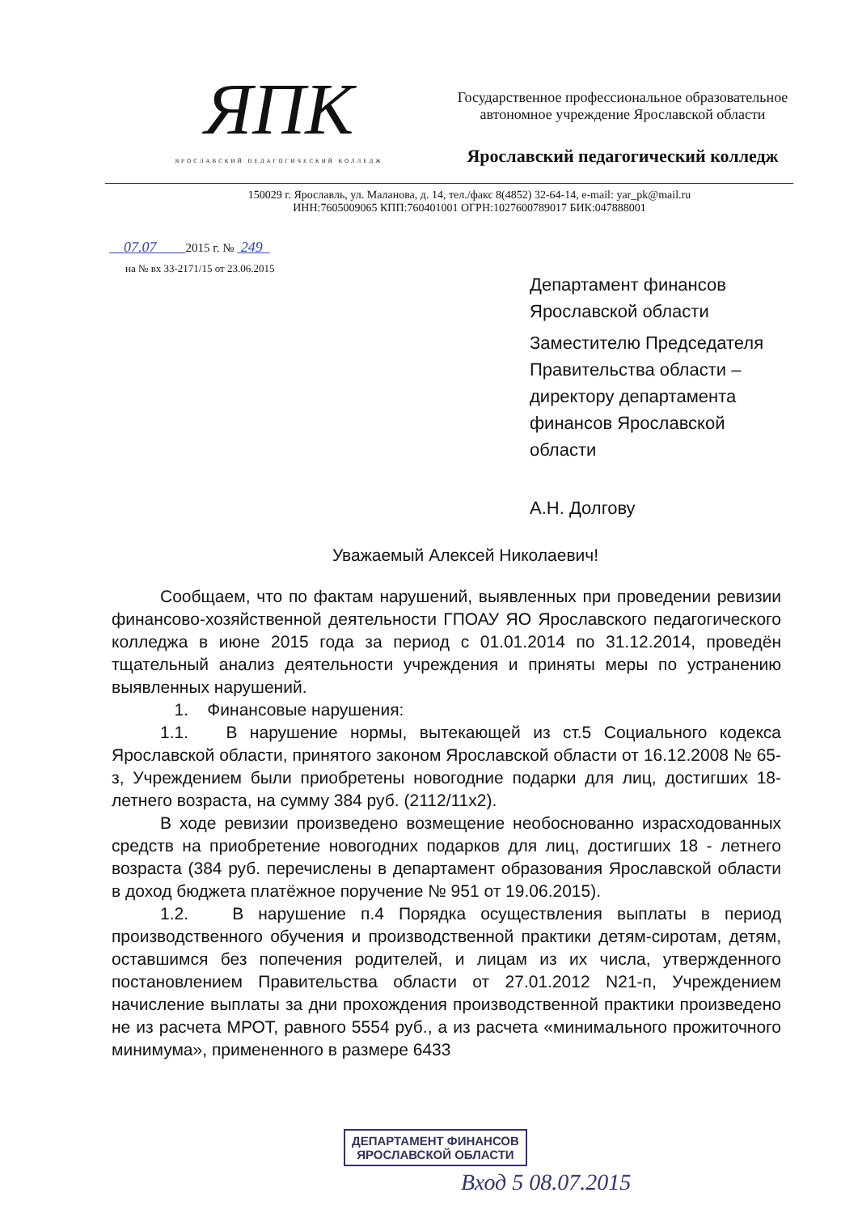ЯПК
ЯРОСЛАВСКИЙ ПЕДАГОГИЧЕСКИЙ КОЛЛЕДЖ
Государственное профессиональное образовательное
автономное учреждение Ярославской области
Ярославский педагогический колледж
150029 г. Ярославль, ул. Маланова, д. 14, тел./факс 8(4852) 32-64-14, e-mail: yar_pk@mail.ru
ИНН:7605009065 КПП:760401001 ОГРН:1027600789017 БИК:047888001
07.07 2015 г. № 249
на № вх 33-2171/15 от 23.06.2015
Департамент финансов
Ярославской области
Заместителю Председателя
Правительства области –
директору департамента
финансов Ярославской
области
А.Н. Долгову
Уважаемый Алексей Николаевич!
Сообщаем, что по фактам нарушений, выявленных при проведении ревизии финансово-хозяйственной деятельности ГПОАУ ЯО Ярославского педагогического колледжа в июне 2015 года за период с 01.01.2014 по 31.12.2014, проведён тщательный анализ деятельности учреждения и приняты меры по устранению выявленных нарушений.
1. Финансовые нарушения:
1.1. В нарушение нормы, вытекающей из ст.5 Социального кодекса Ярославской области, принятого законом Ярославской области от 16.12.2008 № 65-з, Учреждением были приобретены новогодние подарки для лиц, достигших 18-летнего возраста, на сумму 384 руб. (2112/11х2).
В ходе ревизии произведено возмещение необоснованно израсходованных средств на приобретение новогодних подарков для лиц, достигших 18 - летнего возраста (384 руб. перечислены в департамент образования Ярославской области в доход бюджета платёжное поручение № 951 от 19.06.2015).
1.2. В нарушение п.4 Порядка осуществления выплаты в период производственного обучения и производственной практики детям-сиротам, детям, оставшимся без попечения родителей, и лицам из их числа, утвержденного постановлением Правительства области от 27.01.2012 N21-п, Учреждением начисление выплаты за дни прохождения производственной практики произведено не из расчета МРОТ, равного 5554 руб., а из расчета «минимального прожиточного минимума», примененного в размере 6433
ДЕПАРТАМЕНТ ФИНАНСОВ
ЯРОСЛАВСКОЙ ОБЛАСТИ
Вход 5 08.07.2015